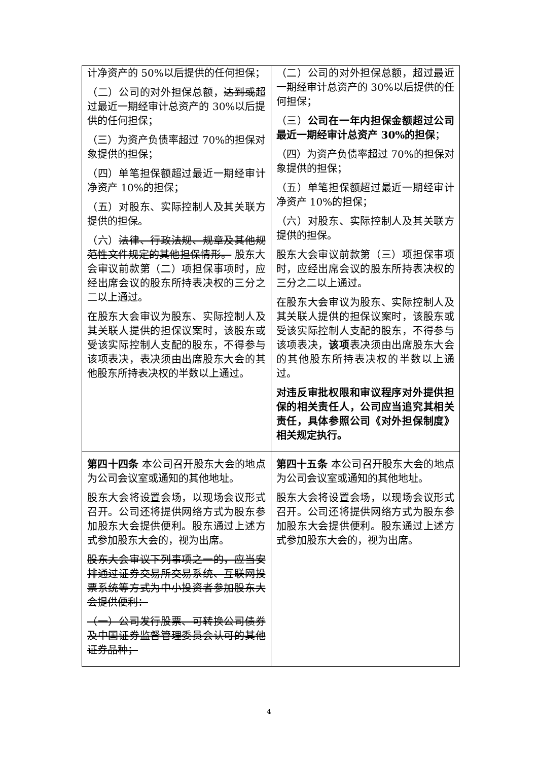| 计净资产的 50%以后提供的任何担保； （二）公司的对外担保总额， 达到或 超过最近一期经审计总资产的 30%以后提供的任何担保； （三）为资产负债率超过 70%的担保对象提供的担保； （四）单笔担保额超过最近一期经审计净资产 10%的担保； （五）对股东、实际控制人及其关联方提供的担保。 （六） 法律、行政法规、规章及其他规范性文件规定的其他担保情形。 股东大会审议前款第（二）项担保事项时，应经出席会议的股东所持表决权的三分之二以上通过。 在股东大会审议为股东、实际控制人及其关联人提供的担保议案时，该股东或受该实际控制人支配的股东，不得参与该项表决，表决须由出席股东大会的其他股东所持表决权的半数以上通过。 | （二）公司的对外担保总额，超过最近一期经审计总资产的 30%以后提供的任何担保； （三） 公司在一年内担保金额超过公司最近一期经审计总资产 30%的担保 ； （四）为资产负债率超过 70%的担保对象提供的担保； （五）单笔担保额超过最近一期经审计净资产 10%的担保； （六）对股东、实际控制人及其关联方提供的担保。 股东大会审议前款第（三）项担保事项时，应经出席会议的股东所持表决权的三分之二以上通过。 在股东大会审议为股东、实际控制人及其关联人提供的担保议案时，该股东或受该实际控制人支配的股东，不得参与该项表决， 该项 表决须由出席股东大会的其他股东所持表决权的半数以上通过。 对违反审批权限和审议程序对外提供担保的相关责任人，公司应当追究其相关责任，具体参照公司《对外担保制度》相关规定执行。 |
| 第四十四条 本公司召开股东大会的地点为公司会议室或通知的其他地址。 股东大会将设置会场，以现场会议形式召开。公司还将提供网络方式为股东参加股东大会提供便利。股东通过上述方式参加股东大会的，视为出席。 股东大会审议下列事项之一的，应当安排通过证券交易所交易系统、互联网投票系统等方式为中小投资者参加股东大会提供便利： （一）公司发行股票、可转换公司债券及中国证券监督管理委员会认可的其他证券品种； | 第四十五条 本公司召开股东大会的地点为公司会议室或通知的其他地址。 股东大会将设置会场，以现场会议形式召开。公司还将提供网络方式为股东参加股东大会提供便利。股东通过上述方式参加股东大会的，视为出席。 |
4